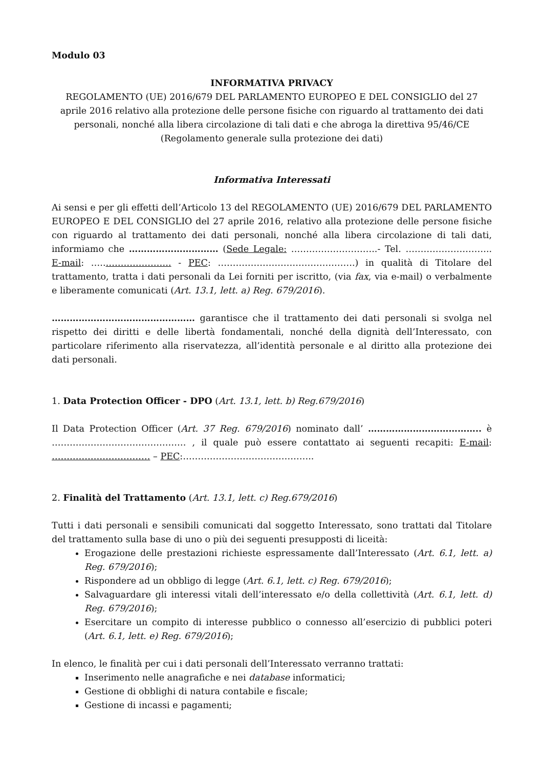Modulo 03
INFORMATIVA PRIVACY
REGOLAMENTO (UE) 2016/679 DEL PARLAMENTO EUROPEO E DEL CONSIGLIO del 27 aprile 2016 relativo alla protezione delle persone fisiche con riguardo al trattamento dei dati personali, nonché alla libera circolazione di tali dati e che abroga la direttiva 95/46/CE (Regolamento generale sulla protezione dei dati)
Informativa Interessati
Ai sensi e per gli effetti dell’Articolo 13 del REGOLAMENTO (UE) 2016/679 DEL PARLAMENTO EUROPEO E DEL CONSIGLIO del 27 aprile 2016, relativo alla protezione delle persone fisiche con riguardo al trattamento dei dati personali, nonché alla libera circolazione di tali dati, informiamo che ………………………… (Sede Legale: ………………………..- Tel. ……………………….. E-mail: …..…………………. - PEC: ……………………………………….) in qualità di Titolare del trattamento, tratta i dati personali da Lei forniti per iscritto, (via fax, via e-mail) o verbalmente e liberamente comunicati (Art. 13.1, lett. a) Reg. 679/2016).
………………………………………… garantisce che il trattamento dei dati personali si svolga nel rispetto dei diritti e delle libertà fondamentali, nonché della dignità dell’Interessato, con particolare riferimento alla riservatezza, all’identità personale e al diritto alla protezione dei dati personali.
1. Data Protection Officer - DPO (Art. 13.1, lett. b) Reg.679/2016)
Il Data Protection Officer (Art. 37 Reg. 679/2016) nominato dall’ ……………………………….. è ……………………………………… , il quale può essere contattato ai seguenti recapiti: E-mail: …………………………… – PEC:……………………………………..
2. Finalità del Trattamento (Art. 13.1, lett. c) Reg.679/2016)
Tutti i dati personali e sensibili comunicati dal soggetto Interessato, sono trattati dal Titolare del trattamento sulla base di uno o più dei seguenti presupposti di liceità:
Erogazione delle prestazioni richieste espressamente dall’Interessato (Art. 6.1, lett. a) Reg. 679/2016);
Rispondere ad un obbligo di legge (Art. 6.1, lett. c) Reg. 679/2016);
Salvaguardare gli interessi vitali dell’interessato e/o della collettività (Art. 6.1, lett. d) Reg. 679/2016);
Esercitare un compito di interesse pubblico o connesso all’esercizio di pubblici poteri (Art. 6.1, lett. e) Reg. 679/2016);
In elenco, le finalità per cui i dati personali dell’Interessato verranno trattati:
Inserimento nelle anagrafiche e nei database informatici;
Gestione di obblighi di natura contabile e fiscale;
Gestione di incassi e pagamenti;